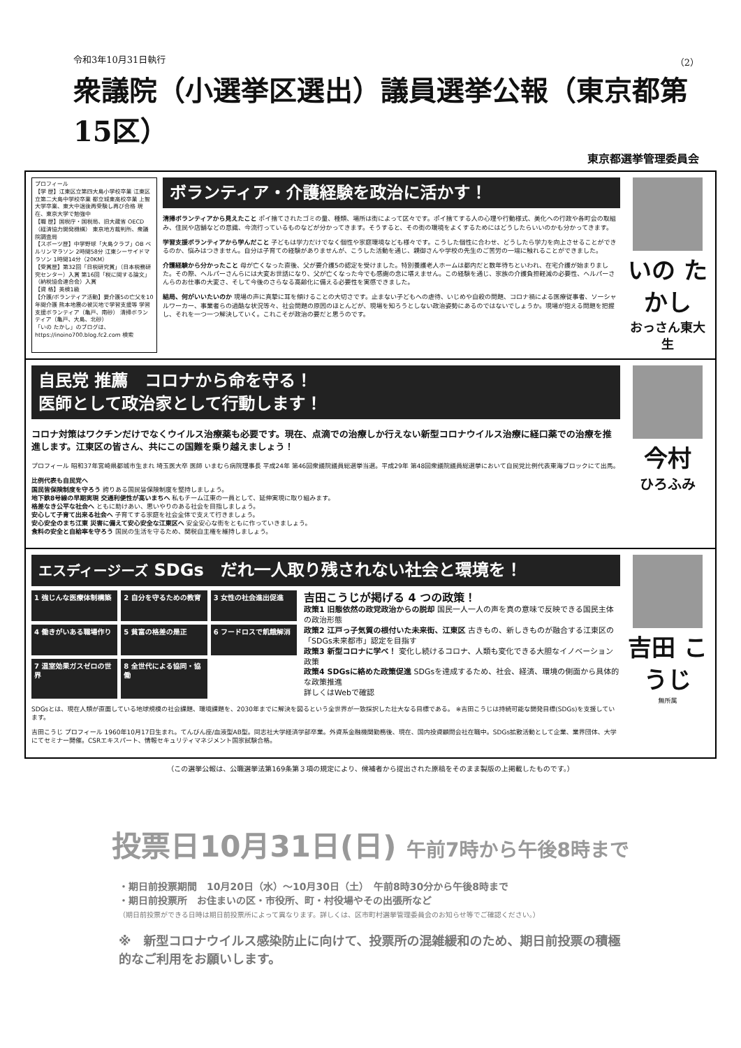令和3年10月31日執行 （2）
衆議院（小選挙区選出）議員選挙公報（東京都第15区）
東京都選挙管理委員会
プロフィール
【学 歴】江東区立第四大島小学校卒業 江東区立第二大島中学校卒業 都立城東高校卒業 上智大学卒業、東大中退後再受験し再び合格 現在、東京大学で勉強中
【職 歴】国税庁・国税局、旧大蔵省 OECD（経済協力開発機構） 東京地方裁判所、衆議院調査局
【スポーツ歴】中学野球「大島クラブ」OB ベルリンマラソン 2時間58分 江東シーサイドマラソン 1時間14分（20KM）
【受賞歴】第32回「日税研究賞」（日本税務研究センター）入賞 第16回「税に関する論文」（納税協会連合会）入賞
【資 格】英検1級
【介護/ボランティア活動】要介護5の亡父を10年間介護 熊本地震の被災地で学習支援等 学習支援ボランティア（亀戸、南砂） 清掃ボランティア（亀戸、大島、北砂）
「いの たかし」のブログは、https://inoino700.blog.fc2.com 検索
ボランティア・介護経験を政治に活かす！
清掃ボランティアから見えたこと ポイ捨てされたゴミの量、種類、場所は街によって区々です。ポイ捨てする人の心理や行動様式、美化への行政や各町会の取組み、住民や店舗などの意識、今流行っているものなどが分かってきます。そうすると、その街の環境をよくするためにはどうしたらいいのかも分かってきます。
学習支援ボランティアから学んだこと 子どもは学力だけでなく個性や家庭環境なども様々です。こうした個性に合わせ、どうしたら学力を向上させることができるのか、悩みはつきません。自分は子育ての経験がありませんが、こうした活動を通じ、親御さんや学校の先生のご苦労の一端に触れることができました。
介護経験から分かったこと 母が亡くなった直後、父が要介護5の認定を受けました。特別養護老人ホームは都内だと数年待ちといわれ、在宅介護が始まりました。その際、ヘルパーさんらには大変お世話になり、父が亡くなった今でも感謝の念に堪えません。この経験を通じ、家族の介護負担軽減の必要性、ヘルパーさんらのお仕事の大変さ、そして今後のさらなる高齢化に備える必要性を実感できました。
結局、何がいいたいのか 現場の声に真摯に耳を傾けることの大切さです。止まない子どもへの虐待、いじめや自殺の問題、コロナ禍による医療従事者、ソーシャルワーカー、事業者らの過酷な状況等々、社会問題の原因のほとんどが、現場を知ろうとしない政治姿勢にあるのではないでしょうか。現場が抱える問題を把握し、それを一つ一つ解決していく。これこそが政治の要だと思うのです。
いの たかし
おっさん東大生
自民党 推薦　コロナから命を守る！
医師として政治家として行動します！
コロナ対策はワクチンだけでなくウイルス治療薬も必要です。現在、点滴での治療しか行えない新型コロナウイルス治療に経口薬での治療を推進します。江東区の皆さん、共にこの国難を乗り越えましょう！
プロフィール 昭和37年宮崎県都城市生まれ 埼玉医大卒 医師 いまむら病院理事長 平成24年 第46回衆議院議員総選挙当選。平成29年 第48回衆議院議員総選挙において自民党比例代表東海ブロックにて出馬。
比例代表も自民党へ
国民皆保険制度を守ろう 誇りある国民皆保険制度を堅持しましょう。
地下鉄8号線の早期実現 交通利便性が高いまちへ 私もチーム江東の一員として、延伸実現に取り組みます。
格差なき公平な社会へ ともに助けあい、思いやりのある社会を目指しましょう。
安心して子育て出来る社会へ 子育てする家庭を社会全体で支えて行きましょう。
安心安全のまち江東 災害に備えて安心安全な江東区へ 安全安心な街をともに作っていきましょう。
食料の安全と自給率を守ろう 国民の生活を守るため、関税自主権を維持しましょう。
今村
ひろふみ
エスディージーズ SDGs　だれ一人取り残されない社会と環境を！
1 強じんな医療体制構築
2 自分を守るための教育
3 女性の社会進出促進
4 働きがいある職場作り
5 貧富の格差の是正
6 フードロスで飢餓解消
7 温室効果ガスゼロの世界
8 全世代による協同・協働
吉田こうじが掲げる 4 つの政策！
政策1 旧態依然の政党政治からの脱却 国民一人一人の声を真の意味で反映できる国民主体の政治形態
政策2 江戸っ子気質の根付いた未来街、江東区 古きもの、新しきものが融合する江東区の「SDGs未来都市」認定を目指す
政策3 新型コロナに学べ！ 変化し続けるコロナ、人類も変化できる大胆なイノベーション政策
政策4 SDGsに絡めた政策促進 SDGsを達成するため、社会、経済、環境の側面から具体的な政策推進
詳しくはWebで確認
SDGsとは、現在人類が直面している地球規模の社会課題、環境課題を、2030年までに解決を図るという全世界が一致採択した壮大なる目標である。 ※吉田こうじは持続可能な開発目標(SDGs)を支援しています。
吉田こうじ プロフィール 1960年10月17日生まれ。てんびん座/血液型AB型。同志社大学経済学部卒業。外資系金融機関勤務後、現在、国内投資顧問会社在職中。SDGs拡散活動として企業、業界団体、大学にてセミナー開催。CSRエキスパート、情報セキュリティマネジメント国家試験合格。
吉田 こうじ
無所属
（この選挙公報は、公職選挙法第169条第３項の規定により、候補者から提出された原稿をそのまま製版の上掲載したものです。）
投票日10月31日(日) 午前7時から午後8時まで
・期日前投票期間　10月20日（水）～10月30日（土）　午前8時30分から午後8時まで
・期日前投票所　お住まいの区・市役所、町・村役場やその出張所など
（期日前投票ができる日時は期日前投票所によって異なります。詳しくは、区市町村選挙管理委員会のお知らせ等でご確認ください。）
※　新型コロナウイルス感染防止に向けて、投票所の混雑緩和のため、期日前投票の積極的なご利用をお願いします。